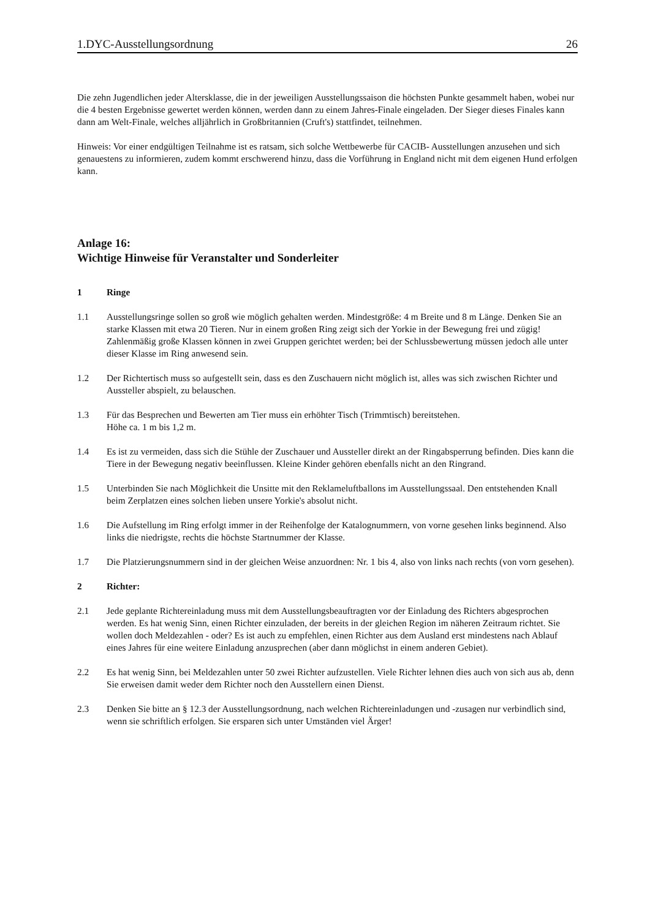1.DYC-Ausstellungsordnung 26
Die zehn Jugendlichen jeder Altersklasse, die in der jeweiligen Ausstellungssaison die höchsten Punkte gesammelt haben, wobei nur die 4 besten Ergebnisse gewertet werden können, werden dann zu einem Jahres-Finale eingeladen. Der Sieger dieses Finales kann dann am Welt-Finale, welches alljährlich in Großbritannien (Cruft's) stattfindet, teilnehmen.
Hinweis: Vor einer endgültigen Teilnahme ist es ratsam, sich solche Wettbewerbe für CACIB- Ausstellungen anzusehen und sich genauestens zu informieren, zudem kommt erschwerend hinzu, dass die Vorführung in England nicht mit dem eigenen Hund erfolgen kann.
Anlage 16:
Wichtige Hinweise für Veranstalter und Sonderleiter
1 Ringe
1.1 Ausstellungsringe sollen so groß wie möglich gehalten werden. Mindestgröße: 4 m Breite und 8 m Länge. Denken Sie an starke Klassen mit etwa 20 Tieren. Nur in einem großen Ring zeigt sich der Yorkie in der Bewegung frei und zügig! Zahlenmäßig große Klassen können in zwei Gruppen gerichtet werden; bei der Schlussbewertung müssen jedoch alle unter dieser Klasse im Ring anwesend sein.
1.2 Der Richtertisch muss so aufgestellt sein, dass es den Zuschauern nicht möglich ist, alles was sich zwischen Richter und Aussteller abspielt, zu belauschen.
1.3 Für das Besprechen und Bewerten am Tier muss ein erhöhter Tisch (Trimmtisch) bereitstehen.
Höhe ca. 1 m bis 1,2 m.
1.4 Es ist zu vermeiden, dass sich die Stühle der Zuschauer und Aussteller direkt an der Ringabsperrung befinden. Dies kann die Tiere in der Bewegung negativ beeinflussen. Kleine Kinder gehören ebenfalls nicht an den Ringrand.
1.5 Unterbinden Sie nach Möglichkeit die Unsitte mit den Reklameluftballons im Ausstellungssaal. Den entstehenden Knall beim Zerplatzen eines solchen lieben unsere Yorkie's absolut nicht.
1.6 Die Aufstellung im Ring erfolgt immer in der Reihenfolge der Katalognummern, von vorne gesehen links beginnend. Also links die niedrigste, rechts die höchste Startnummer der Klasse.
1.7 Die Platzierungsnummern sind in der gleichen Weise anzuordnen: Nr. 1 bis 4, also von links nach rechts (von vorn gesehen).
2 Richter:
2.1 Jede geplante Richtereinladung muss mit dem Ausstellungsbeauftragten vor der Einladung des Richters abgesprochen werden. Es hat wenig Sinn, einen Richter einzuladen, der bereits in der gleichen Region im näheren Zeitraum richtet. Sie wollen doch Meldezahlen - oder? Es ist auch zu empfehlen, einen Richter aus dem Ausland erst mindestens nach Ablauf eines Jahres für eine weitere Einladung anzusprechen (aber dann möglichst in einem anderen Gebiet).
2.2 Es hat wenig Sinn, bei Meldezahlen unter 50 zwei Richter aufzustellen. Viele Richter lehnen dies auch von sich aus ab, denn Sie erweisen damit weder dem Richter noch den Ausstellern einen Dienst.
2.3 Denken Sie bitte an § 12.3 der Ausstellungsordnung, nach welchen Richtereinladungen und -zusagen nur verbindlich sind, wenn sie schriftlich erfolgen. Sie ersparen sich unter Umständen viel Ärger!